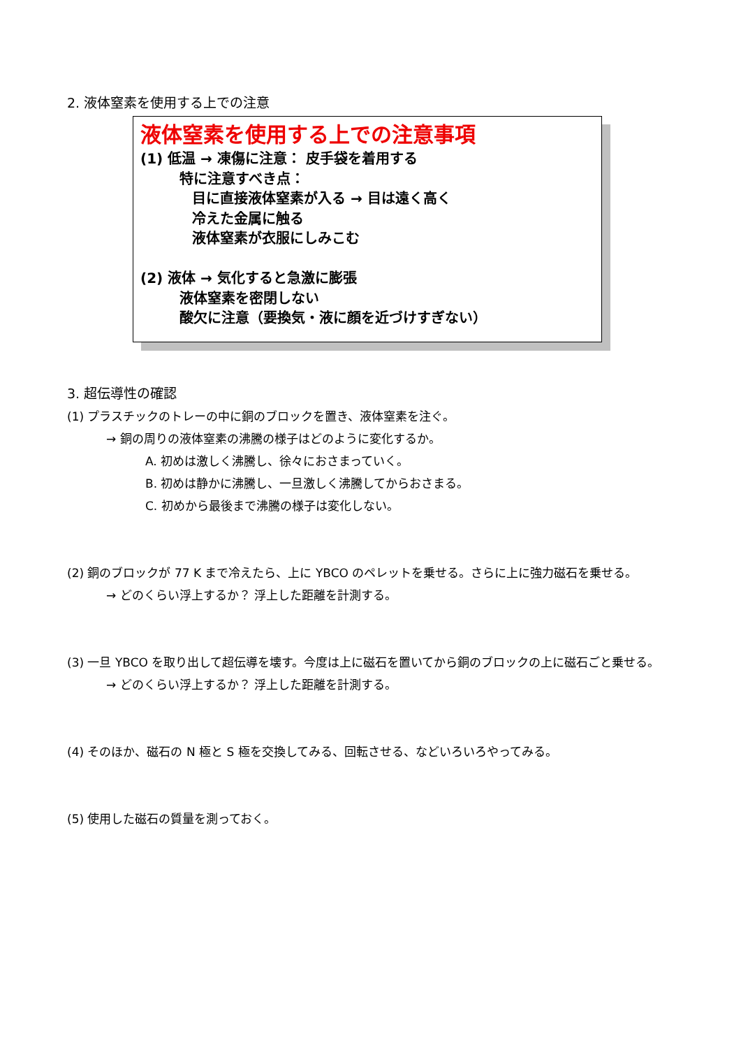2. 液体窒素を使用する上での注意
液体窒素を使用する上での注意事項
(1) 低温 → 凍傷に注意： 皮手袋を着用する
特に注意すべき点：
目に直接液体窒素が入る → 目は遠く高く
冷えた金属に触る
液体窒素が衣服にしみこむ
(2) 液体 → 気化すると急激に膨張
液体窒素を密閉しない
酸欠に注意（要換気・液に顔を近づけすぎない）
3. 超伝導性の確認
(1) プラスチックのトレーの中に銅のブロックを置き、液体窒素を注ぐ。
→ 銅の周りの液体窒素の沸騰の様子はどのように変化するか。
A. 初めは激しく沸騰し、徐々におさまっていく。
B. 初めは静かに沸騰し、一旦激しく沸騰してからおさまる。
C. 初めから最後まで沸騰の様子は変化しない。
(2) 銅のブロックが 77 K まで冷えたら、上に YBCO のペレットを乗せる。さらに上に強力磁石を乗せる。
→ どのくらい浮上するか？ 浮上した距離を計測する。
(3) 一旦 YBCO を取り出して超伝導を壊す。今度は上に磁石を置いてから銅のブロックの上に磁石ごと乗せる。
→ どのくらい浮上するか？ 浮上した距離を計測する。
(4) そのほか、磁石の N 極と S 極を交換してみる、回転させる、などいろいろやってみる。
(5) 使用した磁石の質量を測っておく。